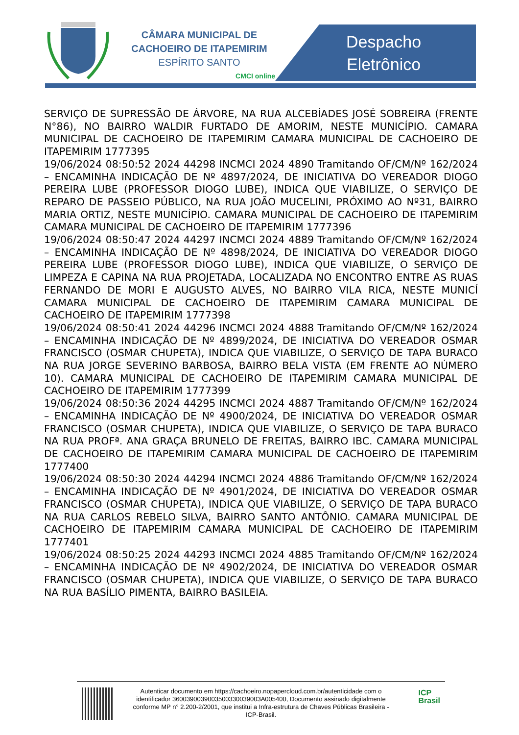CÂMARA MUNICIPAL DE
CACHOEIRO DE ITAPEMIRIM
ESPÍRITO SANTO
CMCI online
Despacho
Eletrônico
SERVIÇO DE SUPRESSÃO DE ÁRVORE, NA RUA ALCEBÍADES JOSÉ SOBREIRA (FRENTE N°86), NO BAIRRO WALDIR FURTADO DE AMORIM, NESTE MUNICÍPIO. CAMARA MUNICIPAL DE CACHOEIRO DE ITAPEMIRIM CAMARA MUNICIPAL DE CACHOEIRO DE ITAPEMIRIM 1777395
19/06/2024 08:50:52 2024 44298 INCMCI 2024 4890 Tramitando OF/CM/Nº 162/2024 – ENCAMINHA INDICAÇÃO DE Nº 4897/2024, DE INICIATIVA DO VEREADOR DIOGO PEREIRA LUBE (PROFESSOR DIOGO LUBE), INDICA QUE VIABILIZE, O SERVIÇO DE REPARO DE PASSEIO PÚBLICO, NA RUA JOÃO MUCELINI, PRÓXIMO AO Nº31, BAIRRO MARIA ORTIZ, NESTE MUNICÍPIO. CAMARA MUNICIPAL DE CACHOEIRO DE ITAPEMIRIM CAMARA MUNICIPAL DE CACHOEIRO DE ITAPEMIRIM 1777396
19/06/2024 08:50:47 2024 44297 INCMCI 2024 4889 Tramitando OF/CM/Nº 162/2024 – ENCAMINHA INDICAÇÃO DE Nº 4898/2024, DE INICIATIVA DO VEREADOR DIOGO PEREIRA LUBE (PROFESSOR DIOGO LUBE), INDICA QUE VIABILIZE, O SERVIÇO DE LIMPEZA E CAPINA NA RUA PROJETADA, LOCALIZADA NO ENCONTRO ENTRE AS RUAS FERNANDO DE MORI E AUGUSTO ALVES, NO BAIRRO VILA RICA, NESTE MUNICÍ CAMARA MUNICIPAL DE CACHOEIRO DE ITAPEMIRIM CAMARA MUNICIPAL DE CACHOEIRO DE ITAPEMIRIM 1777398
19/06/2024 08:50:41 2024 44296 INCMCI 2024 4888 Tramitando OF/CM/Nº 162/2024 – ENCAMINHA INDICAÇÃO DE Nº 4899/2024, DE INICIATIVA DO VEREADOR OSMAR FRANCISCO (OSMAR CHUPETA), INDICA QUE VIABILIZE, O SERVIÇO DE TAPA BURACO NA RUA JORGE SEVERINO BARBOSA, BAIRRO BELA VISTA (EM FRENTE AO NÚMERO 10). CAMARA MUNICIPAL DE CACHOEIRO DE ITAPEMIRIM CAMARA MUNICIPAL DE CACHOEIRO DE ITAPEMIRIM 1777399
19/06/2024 08:50:36 2024 44295 INCMCI 2024 4887 Tramitando OF/CM/Nº 162/2024 – ENCAMINHA INDICAÇÃO DE Nº 4900/2024, DE INICIATIVA DO VEREADOR OSMAR FRANCISCO (OSMAR CHUPETA), INDICA QUE VIABILIZE, O SERVIÇO DE TAPA BURACO NA RUA PROFª. ANA GRAÇA BRUNELO DE FREITAS, BAIRRO IBC. CAMARA MUNICIPAL DE CACHOEIRO DE ITAPEMIRIM CAMARA MUNICIPAL DE CACHOEIRO DE ITAPEMIRIM 1777400
19/06/2024 08:50:30 2024 44294 INCMCI 2024 4886 Tramitando OF/CM/Nº 162/2024 – ENCAMINHA INDICAÇÃO DE Nº 4901/2024, DE INICIATIVA DO VEREADOR OSMAR FRANCISCO (OSMAR CHUPETA), INDICA QUE VIABILIZE, O SERVIÇO DE TAPA BURACO NA RUA CARLOS REBELO SILVA, BAIRRO SANTO ANTÔNIO. CAMARA MUNICIPAL DE CACHOEIRO DE ITAPEMIRIM CAMARA MUNICIPAL DE CACHOEIRO DE ITAPEMIRIM 1777401
19/06/2024 08:50:25 2024 44293 INCMCI 2024 4885 Tramitando OF/CM/Nº 162/2024 – ENCAMINHA INDICAÇÃO DE Nº 4902/2024, DE INICIATIVA DO VEREADOR OSMAR FRANCISCO (OSMAR CHUPETA), INDICA QUE VIABILIZE, O SERVIÇO DE TAPA BURACO NA RUA BASÍLIO PIMENTA, BAIRRO BASILEIA.
Autenticar documento em https://cachoeiro.nopapercloud.com.br/autenticidade com o identificador 3600390039003500330039003A005400, Documento assinado digitalmente conforme MP n° 2.200-2/2001, que institui a Infra-estrutura de Chaves Públicas Brasileira - ICP-Brasil.
ICP
Brasil